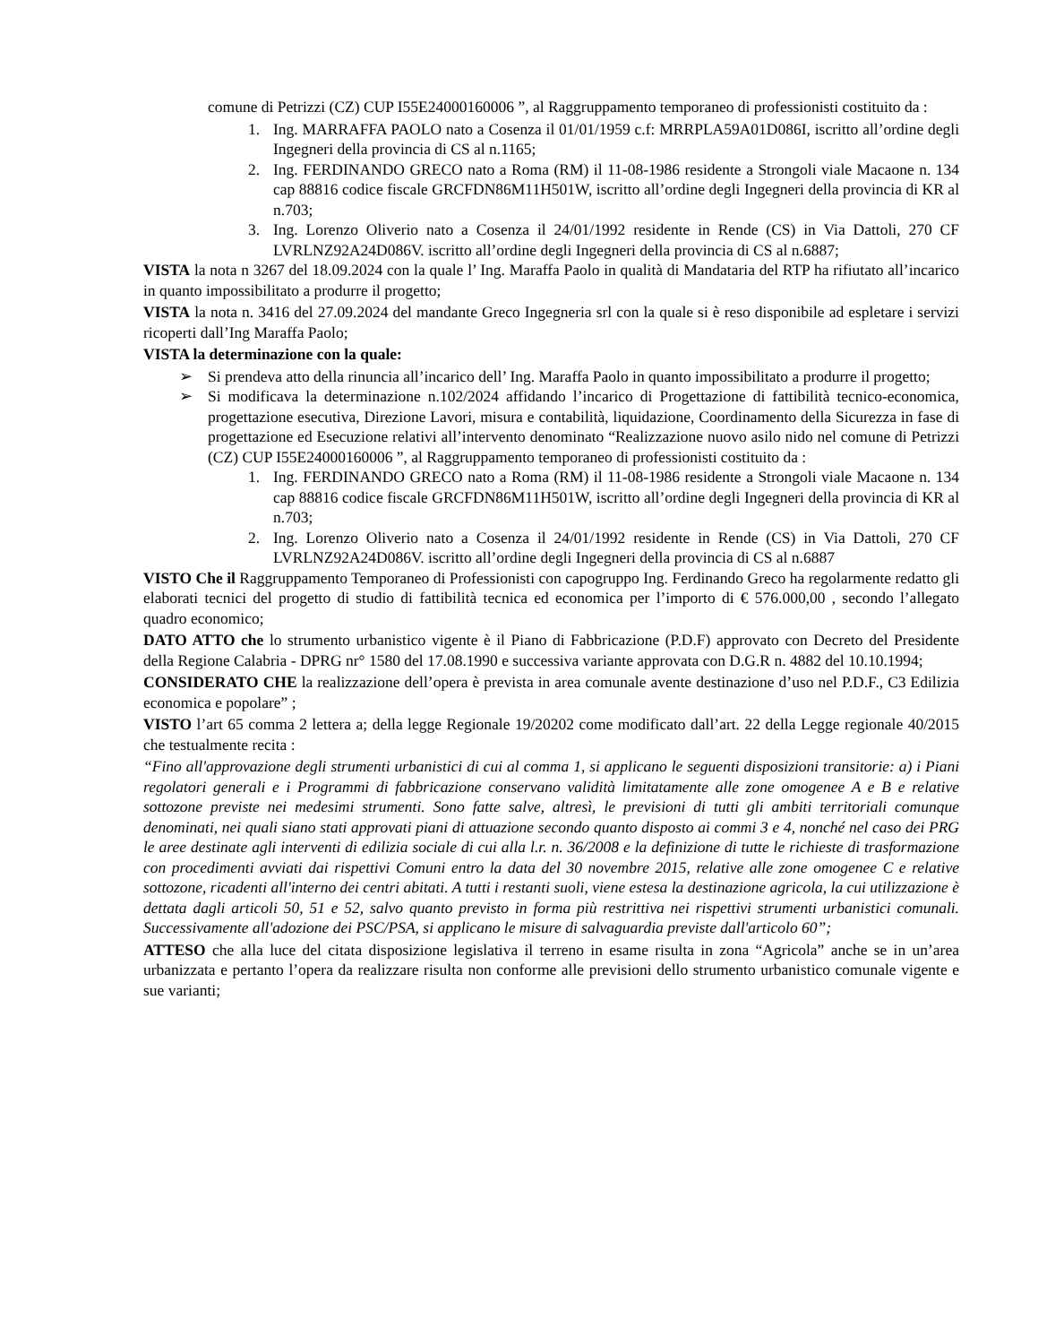comune di Petrizzi (CZ) CUP I55E24000160006 ”, al Raggruppamento temporaneo di professionisti costituito da :
1. Ing. MARRAFFA PAOLO nato a Cosenza il 01/01/1959 c.f: MRRPLA59A01D086I, iscritto all’ordine degli Ingegneri della provincia di CS al n.1165;
2. Ing. FERDINANDO GRECO nato a Roma (RM) il 11-08-1986 residente a Strongoli viale Macaone n. 134 cap 88816 codice fiscale GRCFDN86M11H501W, iscritto all’ordine degli Ingegneri della provincia di KR al n.703;
3. Ing. Lorenzo Oliverio nato a Cosenza il 24/01/1992 residente in Rende (CS) in Via Dattoli, 270 CF LVRLNZ92A24D086V. iscritto all’ordine degli Ingegneri della provincia di CS al n.6887;
VISTA la nota n 3267 del 18.09.2024 con la quale l’ Ing. Maraffa Paolo in qualità di Mandataria del RTP ha rifiutato all’incarico in quanto impossibilitato a produrre il progetto;
VISTA la nota n. 3416 del 27.09.2024 del mandante Greco Ingegneria srl con la quale si è reso disponibile ad espletare i servizi ricoperti dall’Ing Maraffa Paolo;
VISTA la determinazione con la quale:
➢ Si prendeva atto della rinuncia all’incarico dell’ Ing. Maraffa Paolo in quanto impossibilitato a produrre il progetto;
➢ Si modificava la determinazione n.102/2024 affidando l’incarico di Progettazione di fattibilità tecnico-economica, progettazione esecutiva, Direzione Lavori, misura e contabilità, liquidazione, Coordinamento della Sicurezza in fase di progettazione ed Esecuzione relativi all’intervento denominato “Realizzazione nuovo asilo nido nel comune di Petrizzi (CZ) CUP I55E24000160006 ”, al Raggruppamento temporaneo di professionisti costituito da :
1. Ing. FERDINANDO GRECO nato a Roma (RM) il 11-08-1986 residente a Strongoli viale Macaone n. 134 cap 88816 codice fiscale GRCFDN86M11H501W, iscritto all’ordine degli Ingegneri della provincia di KR al n.703;
2. Ing. Lorenzo Oliverio nato a Cosenza il 24/01/1992 residente in Rende (CS) in Via Dattoli, 270 CF LVRLNZ92A24D086V. iscritto all’ordine degli Ingegneri della provincia di CS al n.6887
VISTO Che il Raggruppamento Temporaneo di Professionisti con capogruppo Ing. Ferdinando Greco ha regolarmente redatto gli elaborati tecnici del progetto di studio di fattibilità tecnica ed economica per l’importo di € 576.000,00 , secondo l’allegato quadro economico;
DATO ATTO che lo strumento urbanistico vigente è il Piano di Fabbricazione (P.D.F) approvato con Decreto del Presidente della Regione Calabria - DPRG nr° 1580 del 17.08.1990 e successiva variante approvata con D.G.R n. 4882 del 10.10.1994;
CONSIDERATO CHE la realizzazione dell’opera è prevista in area comunale avente destinazione d’uso nel P.D.F., C3 Edilizia economica e popolare” ;
VISTO l’art 65 comma 2 lettera a; della legge Regionale 19/20202 come modificato dall’art. 22 della Legge regionale 40/2015 che testualmente recita :
“Fino all'approvazione degli strumenti urbanistici di cui al comma 1, si applicano le seguenti disposizioni transitorie: a) i Piani regolatori generali e i Programmi di fabbricazione conservano validità limitatamente alle zone omogenee A e B e relative sottozone previste nei medesimi strumenti. Sono fatte salve, altresì, le previsioni di tutti gli ambiti territoriali comunque denominati, nei quali siano stati approvati piani di attuazione secondo quanto disposto ai commi 3 e 4, nonché nel caso dei PRG le aree destinate agli interventi di edilizia sociale di cui alla l.r. n. 36/2008 e la definizione di tutte le richieste di trasformazione con procedimenti avviati dai rispettivi Comuni entro la data del 30 novembre 2015, relative alle zone omogenee C e relative sottozone, ricadenti all'interno dei centri abitati. A tutti i restanti suoli, viene estesa la destinazione agricola, la cui utilizzazione è dettata dagli articoli 50, 51 e 52, salvo quanto previsto in forma più restrittiva nei rispettivi strumenti urbanistici comunali. Successivamente all'adozione dei PSC/PSA, si applicano le misure di salvaguardia previste dall'articolo 60”;
ATTESO che alla luce del citata disposizione legislativa il terreno in esame risulta in zona “Agricola” anche se in un’area urbanizzata e pertanto l’opera da realizzare risulta non conforme alle previsioni dello strumento urbanistico comunale vigente e sue varianti;